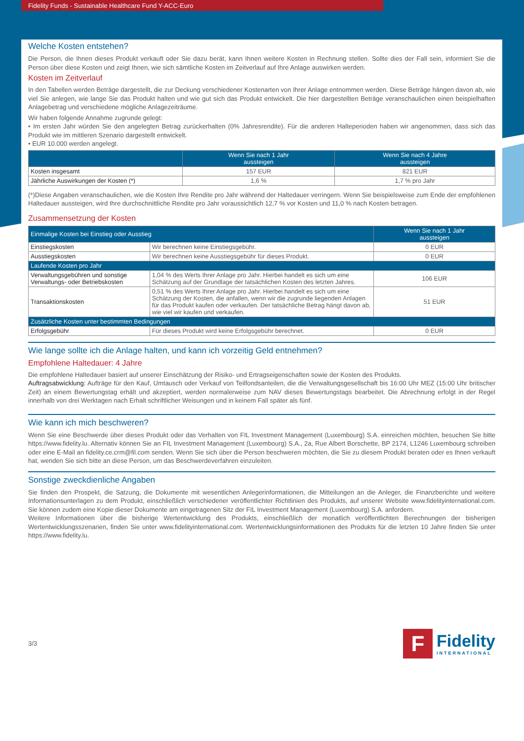Fidelity Funds - Sustainable Healthcare Fund Y-ACC-Euro
Welche Kosten entstehen?
Die Person, die Ihnen dieses Produkt verkauft oder Sie dazu berät, kann Ihnen weitere Kosten in Rechnung stellen. Sollte dies der Fall sein, informiert Sie die Person über diese Kosten und zeigt Ihnen, wie sich sämtliche Kosten im Zeitverlauf auf Ihre Anlage auswirken werden.
Kosten im Zeitverlauf
In den Tabellen werden Beträge dargestellt, die zur Deckung verschiedener Kostenarten von Ihrer Anlage entnommen werden. Diese Beträge hängen davon ab, wie viel Sie anlegen, wie lange Sie das Produkt halten und wie gut sich das Produkt entwickelt. Die hier dargestellten Beträge veranschaulichen einen beispielhaften Anlagebetrag und verschiedene mögliche Anlagezeiträume.
Wir haben folgende Annahme zugrunde gelegt:
• Im ersten Jahr würden Sie den angelegten Betrag zurückerhalten (0% Jahresrendite). Für die anderen Halteperioden haben wir angenommen, dass sich das Produkt wie im mittleren Szenario dargestellt entwickelt.
• EUR 10.000 werden angelegt.
| | Wenn Sie nach 1 Jahr aussteigen | Wenn Sie nach 4 Jahre aussteigen |
| --- | --- | --- |
| Kosten insgesamt | 157 EUR | 821 EUR |
| Jährliche Auswirkungen der Kosten (*) | 1,6 % | 1,7 % pro Jahr |
(*)Diese Angaben veranschaulichen, wie die Kosten Ihre Rendite pro Jahr während der Haltedauer verringern. Wenn Sie beispielsweise zum Ende der empfohlenen Haltedauer aussteigen, wird Ihre durchschnittliche Rendite pro Jahr voraussichtlich 12,7 % vor Kosten und 11,0 % nach Kosten betragen.
Zusammensetzung der Kosten
| Einmalige Kosten bei Einstieg oder Ausstieg | | Wenn Sie nach 1 Jahr aussteigen |
| --- | --- | --- |
| Einstiegskosten | Wir berechnen keine Einstiegsgebühr. | 0 EUR |
| Ausstiegskosten | Wir berechnen keine Ausstiegsgebühr für dieses Produkt. | 0 EUR |
| Laufende Kosten pro Jahr | | |
| Verwaltungsgebühren und sonstige Verwaltungs- oder Betriebskosten | 1,04 % des Werts Ihrer Anlage pro Jahr. Hierbei handelt es sich um eine Schätzung auf der Grundlage der tatsächlichen Kosten des letzten Jahres. | 106 EUR |
| Transaktionskosten | 0,51 % des Werts Ihrer Anlage pro Jahr. Hierbei handelt es sich um eine Schätzung der Kosten, die anfallen, wenn wir die zugrunde liegenden Anlagen für das Produkt kaufen oder verkaufen. Der tatsächliche Betrag hängt davon ab, wie viel wir kaufen und verkaufen. | 51 EUR |
| Zusätzliche Kosten unter bestimmten Bedingungen | | |
| Erfolgsgebühr | Für dieses Produkt wird keine Erfolgsgebühr berechnet. | 0 EUR |
Wie lange sollte ich die Anlage halten, und kann ich vorzeitig Geld entnehmen?
Empfohlene Haltedauer: 4 Jahre
Die empfohlene Haltedauer basiert auf unserer Einschätzung der Risiko- und Ertragseigenschaften sowie der Kosten des Produkts.
Auftragsabwicklung: Aufträge für den Kauf, Umtausch oder Verkauf von Teilfondsanteilen, die die Verwaltungsgesellschaft bis 16:00 Uhr MEZ (15:00 Uhr britischer Zeit) an einem Bewertungstag erhält und akzeptiert, werden normalerweise zum NAV dieses Bewertungstags bearbeitet. Die Abrechnung erfolgt in der Regel innerhalb von drei Werktagen nach Erhalt schriftlicher Weisungen und in keinem Fall später als fünf.
Wie kann ich mich beschweren?
Wenn Sie eine Beschwerde über dieses Produkt oder das Verhalten von FIL Investment Management (Luxembourg) S.A. einreichen möchten, besuchen Sie bitte https://www.fidelity.lu. Alternativ können Sie an FIL Investment Management (Luxembourg) S.A., 2a, Rue Albert Borschette, BP 2174, L1246 Luxembourg schreiben oder eine E-Mail an fidelity.ce.crm@fil.com senden. Wenn Sie sich über die Person beschweren möchten, die Sie zu diesem Produkt beraten oder es Ihnen verkauft hat, wenden Sie sich bitte an diese Person, um das Beschwerdeverfahren einzuleiten.
Sonstige zweckdienliche Angaben
Sie finden den Prospekt, die Satzung, die Dokumente mit wesentlichen Anlegerinformationen, die Mitteilungen an die Anleger, die Finanzberichte und weitere Informationsunterlagen zu dem Produkt, einschließlich verschiedener veröffentlichter Richtlinien des Produkts, auf unserer Website www.fidelityinternational.com. Sie können zudem eine Kopie dieser Dokumente am eingetragenen Sitz der FIL Investment Management (Luxembourg) S.A. anfordern.
Weitere Informationen über die bisherige Wertentwicklung des Produkts, einschließlich der monatlich veröffentlichten Berechnungen der bisherigen Wertentwicklungsszenarien, finden Sie unter www.fidelityinternational.com. Wertentwicklungsinformationen des Produkts für die letzten 10 Jahre finden Sie unter https://www.fidelity.lu.
3/3
F
Fidelity
INTERNATIONAL